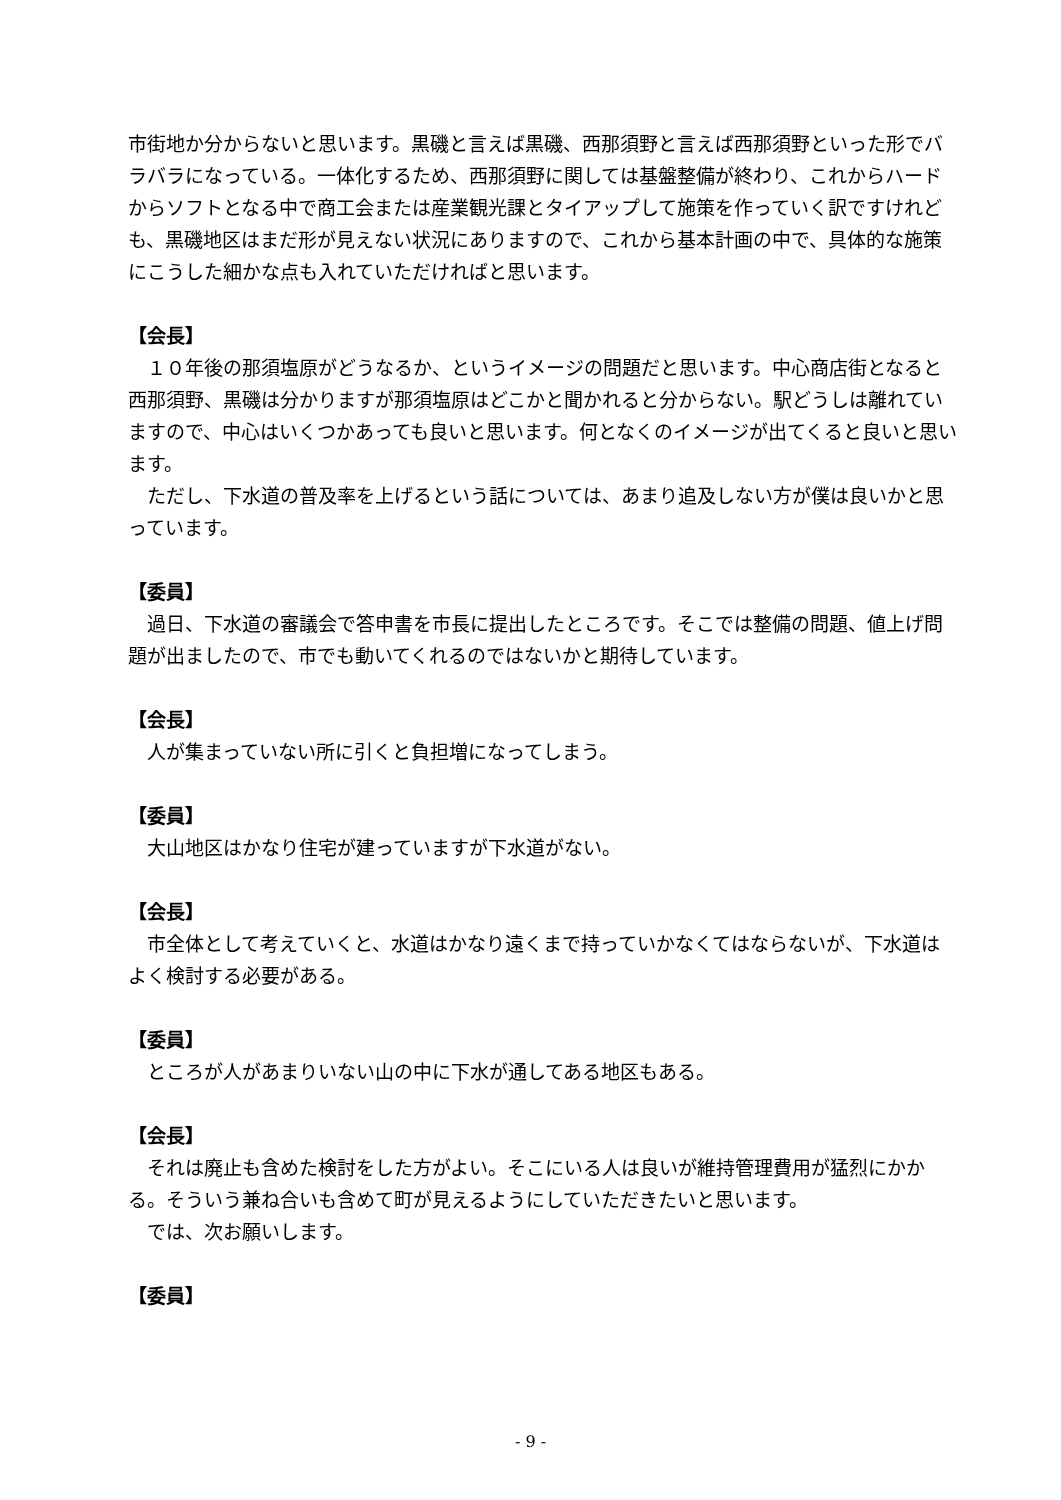市街地か分からないと思います。黒磯と言えば黒磯、西那須野と言えば西那須野といった形でバラバラになっている。一体化するため、西那須野に関しては基盤整備が終わり、これからハードからソフトとなる中で商工会または産業観光課とタイアップして施策を作っていく訳ですけれども、黒磯地区はまだ形が見えない状況にありますので、これから基本計画の中で、具体的な施策にこうした細かな点も入れていただければと思います。
【会長】
１０年後の那須塩原がどうなるか、というイメージの問題だと思います。中心商店街となると西那須野、黒磯は分かりますが那須塩原はどこかと聞かれると分からない。駅どうしは離れていますので、中心はいくつかあっても良いと思います。何となくのイメージが出てくると良いと思います。
ただし、下水道の普及率を上げるという話については、あまり追及しない方が僕は良いかと思っています。
【委員】
過日、下水道の審議会で答申書を市長に提出したところです。そこでは整備の問題、値上げ問題が出ましたので、市でも動いてくれるのではないかと期待しています。
【会長】
人が集まっていない所に引くと負担増になってしまう。
【委員】
大山地区はかなり住宅が建っていますが下水道がない。
【会長】
市全体として考えていくと、水道はかなり遠くまで持っていかなくてはならないが、下水道はよく検討する必要がある。
【委員】
ところが人があまりいない山の中に下水が通してある地区もある。
【会長】
それは廃止も含めた検討をした方がよい。そこにいる人は良いが維持管理費用が猛烈にかかる。そういう兼ね合いも含めて町が見えるようにしていただきたいと思います。
では、次お願いします。
【委員】
- 9 -